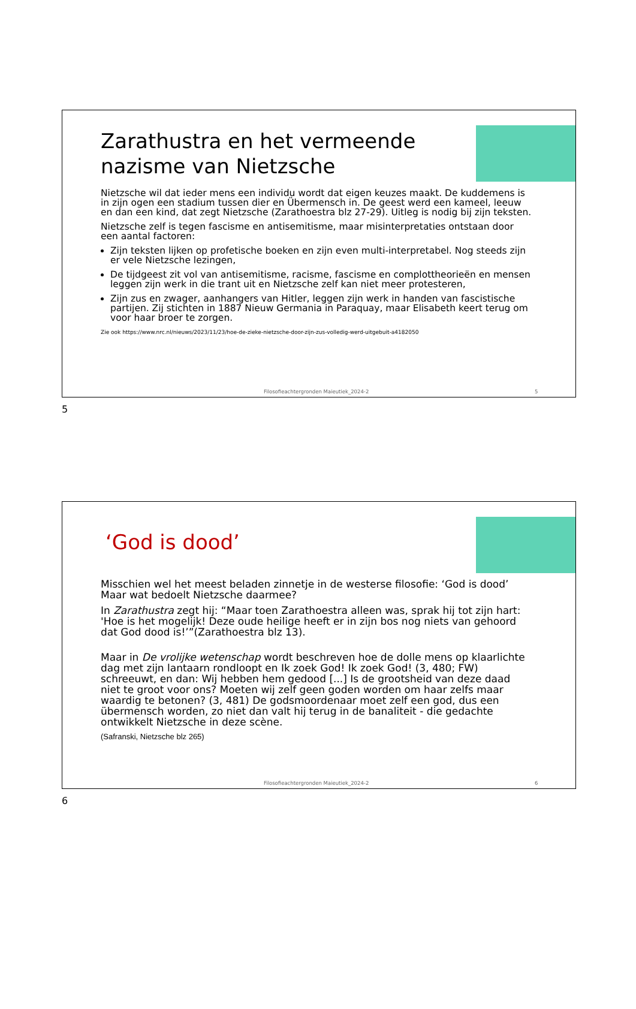Zarathustra en het vermeende nazisme van Nietzsche
Nietzsche wil dat ieder mens een individu wordt dat eigen keuzes maakt. De kuddemens is in zijn ogen een stadium tussen dier en Übermensch in. De geest werd een kameel, leeuw en dan een kind, dat zegt Nietzsche (Zarathoestra blz 27-29). Uitleg is nodig bij zijn teksten.
Nietzsche zelf is tegen fascisme en antisemitisme, maar misinterpretaties ontstaan door een aantal factoren:
Zijn teksten lijken op profetische boeken en zijn even multi-interpretabel. Nog steeds zijn er vele Nietzsche lezingen,
De tijdgeest zit vol van antisemitisme, racisme, fascisme en complottheorieën en mensen leggen zijn werk in die trant uit en Nietzsche zelf kan niet meer protesteren,
Zijn zus en zwager, aanhangers van Hitler, leggen zijn werk in handen van fascistische partijen. Zij stichten in 1887 Nieuw Germania in Paraquay, maar Elisabeth keert terug om voor haar broer te zorgen.
Zie ook https://www.nrc.nl/nieuws/2023/11/23/hoe-de-zieke-nietzsche-door-zijn-zus-volledig-werd-uitgebuit-a4182050
Filosofieachtergronden Maieutiek_2024-2 5
5
‘God is dood’
Misschien wel het meest beladen zinnetje in de westerse filosofie: ‘God is dood’ Maar wat bedoelt Nietzsche daarmee?
In Zarathustra zegt hij: “Maar toen Zarathoestra alleen was, sprak hij tot zijn hart: 'Hoe is het mogelijk! Deze oude heilige heeft er in zijn bos nog niets van gehoord dat God dood is!’”(Zarathoestra blz 13).
Maar in De vrolijke wetenschap wordt beschreven hoe de dolle mens op klaarlichte dag met zijn lantaarn rondloopt en Ik zoek God! Ik zoek God! (3, 480; FW) schreeuwt, en dan: Wij hebben hem gedood [...] Is de grootsheid van deze daad niet te groot voor ons? Moeten wij zelf geen goden worden om haar zelfs maar waardig te betonen? (3, 481) De godsmoordenaar moet zelf een god, dus een übermensch worden, zo niet dan valt hij terug in de banaliteit - die gedachte ontwikkelt Nietzsche in deze scène.
(Safranski, Nietzsche blz 265)
Filosofieachtergronden Maieutiek_2024-2 6
6